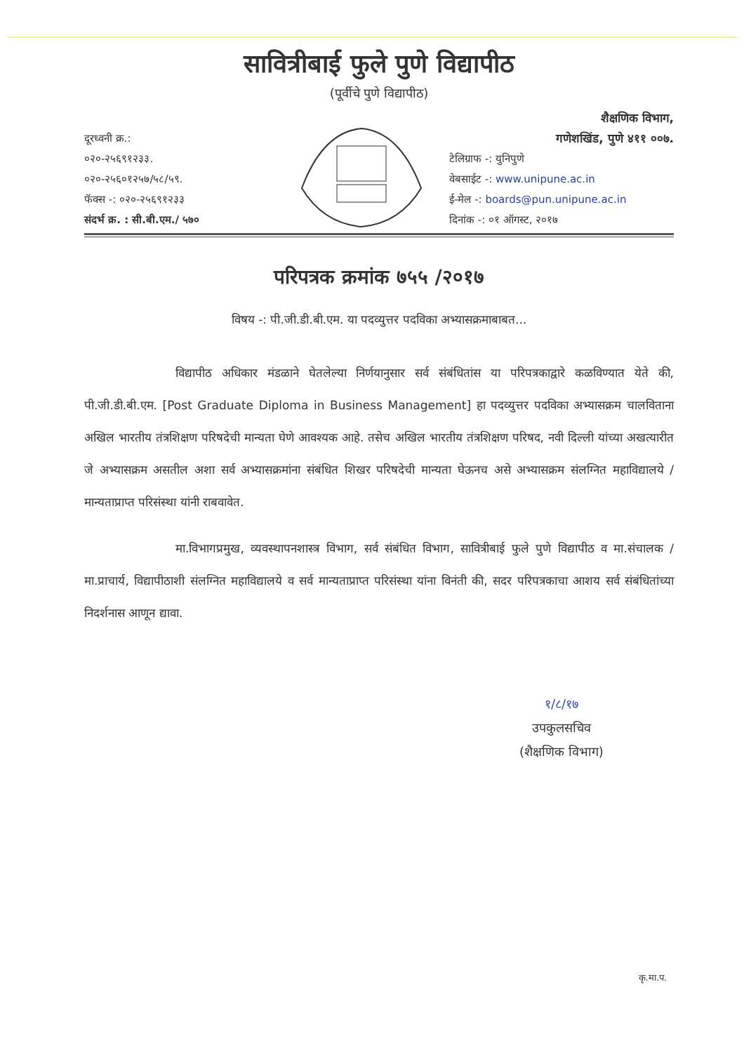सावित्रीबाई फुले पुणे विद्यापीठ
(पूर्वीचे पुणे विद्यापीठ)
दूरध्वनी क्र.:
०२०-२५६९१२३३.
०२०-२५६०१२५७/५८/५९.
फॅक्स -: ०२०-२५६९१२३३
संदर्भ क्र. : सी.बी.एम./ ५७०
शैक्षणिक विभाग,
गणेशखिंड, पुणे ४११ ००७.
टेलिग्राफ -: युनिपुणे
वेबसाईट -: www.unipune.ac.in
ई-मेल -: boards@pun.unipune.ac.in
दिनांक -: ०१ ऑगस्ट, २०१७
परिपत्रक क्रमांक ७५५ /२०१७
विषय -: पी.जी.डी.बी.एम. या पदव्युत्तर पदविका अभ्यासक्रमाबाबत...
विद्यापीठ अधिकार मंडळाने घेतलेल्या निर्णयानुसार सर्व संबंधितांस या परिपत्रकाद्वारे कळविण्यात येते की, पी.जी.डी.बी.एम. [Post Graduate Diploma in Business Management] हा पदव्युत्तर पदविका अभ्यासक्रम चालविताना अखिल भारतीय तंत्रशिक्षण परिषदेची मान्यता घेणे आवश्यक आहे. तसेच अखिल भारतीय तंत्रशिक्षण परिषद, नवी दिल्ली यांच्या अखत्यारीत जे अभ्यासक्रम असतील अशा सर्व अभ्यासक्रमांना संबंधित शिखर परिषदेची मान्यता घेऊनच असे अभ्यासक्रम संलग्नित महाविद्यालये / मान्यताप्राप्त परिसंस्था यांनी राबवावेत.
मा.विभागप्रमुख, व्यवस्थापनशास्त्र विभाग, सर्व संबंधित विभाग, सावित्रीबाई फुले पुणे विद्यापीठ व मा.संचालक / मा.प्राचार्य, विद्यापीठाशी संलग्नित महाविद्यालये व सर्व मान्यताप्राप्त परिसंस्था यांना विनंती की, सदर परिपत्रकाचा आशय सर्व संबंधितांच्या निदर्शनास आणून द्यावा.
१/८/१७
उपकुलसचिव
(शैक्षणिक विभाग)
कृ.मा.प.